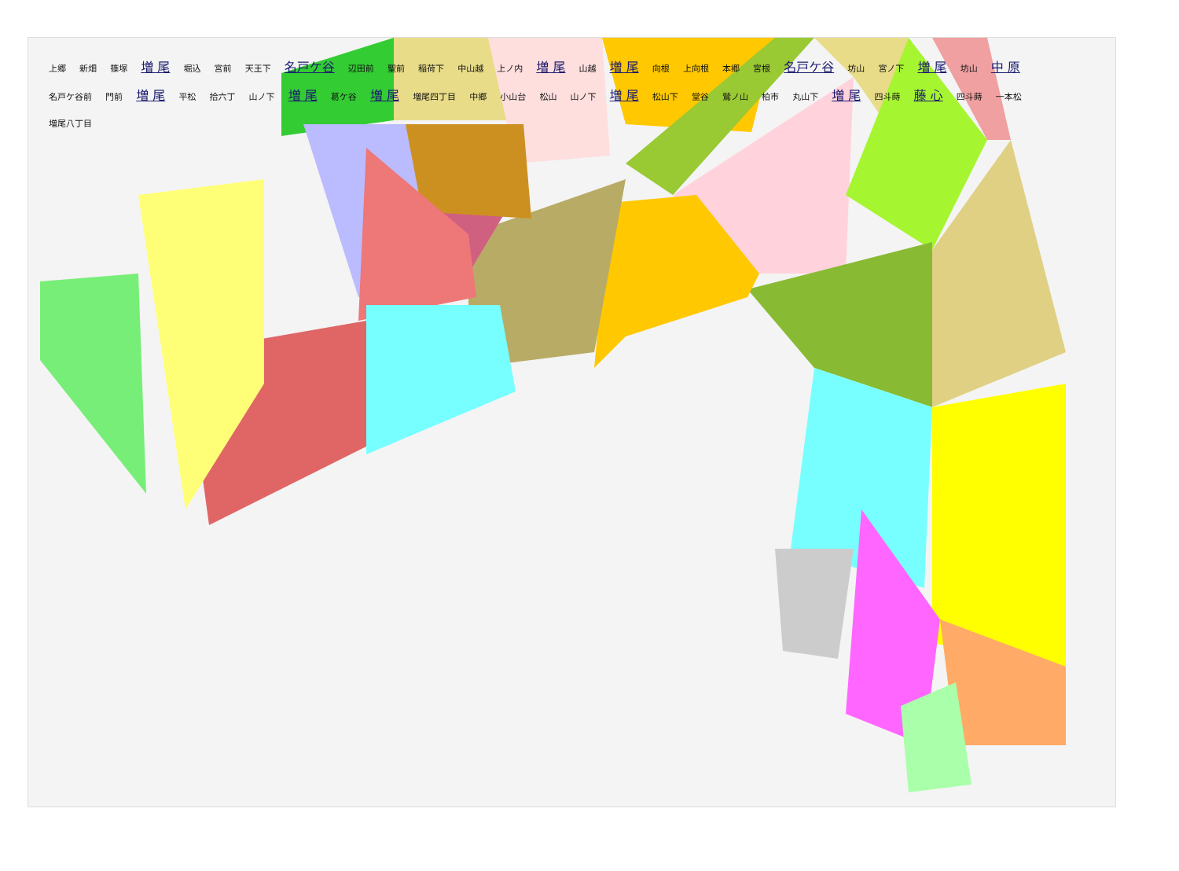上郷 新畑 篠塚 増 尾 堀込 宮前 天王下 名戸ケ谷 辺田前 聖前 稲荷下 中山越 上ノ内 増 尾 山越 増 尾 向根 上向根 本郷 宮根 名戸ケ谷 坊山 宮ノ下 増 尾 坊山 中 原 名戸ケ谷前 門前 増 尾 平松 拾六丁 山ノ下 増 尾 葛ケ谷 増 尾 増尾四丁目 中郷 小山台 松山 山ノ下 増 尾 松山下 堂谷 鷲ノ山 柏市 丸山下 増 尾 四斗蒔 藤 心 四斗蒔 一本松 増尾八丁目